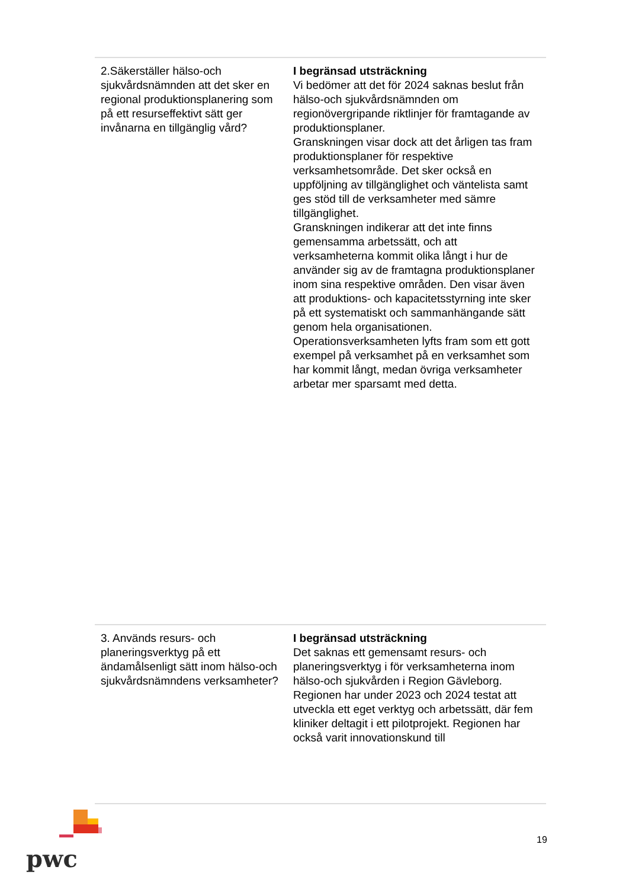| 2.Säkerställer hälso-och sjukvårdsnämnden att det sker en regional produktionsplanering som på ett resurseffektivt sätt ger invånarna en tillgänglig vård? | I begränsad utsträckning Vi bedömer att det för 2024 saknas beslut från hälso-och sjukvårdsnämnden om regionövergripande riktlinjer för framtagande av produktionsplaner. Granskningen visar dock att det årligen tas fram produktionsplaner för respektive verksamhetsområde. Det sker också en uppföljning av tillgänglighet och väntelista samt ges stöd till de verksamheter med sämre tillgänglighet. Granskningen indikerar att det inte finns gemensamma arbetssätt, och att verksamheterna kommit olika långt i hur de använder sig av de framtagna produktionsplaner inom sina respektive områden. Den visar även att produktions- och kapacitetsstyrning inte sker på ett systematiskt och sammanhängande sätt genom hela organisationen. Operationsverksamheten lyfts fram som ett gott exempel på verksamhet på en verksamhet som har kommit långt, medan övriga verksamheter arbetar mer sparsamt med detta. |
| 3. Används resurs- och planeringsverktyg på ett ändamålsenligt sätt inom hälso-och sjukvårdsnämndens verksamheter? | I begränsad utsträckning Det saknas ett gemensamt resurs- och planeringsverktyg i för verksamheterna inom hälso-och sjukvården i Region Gävleborg. Regionen har under 2023 och 2024 testat att utveckla ett eget verktyg och arbetssätt, där fem kliniker deltagit i ett pilotprojekt. Regionen har också varit innovationskund till |
pwc
19